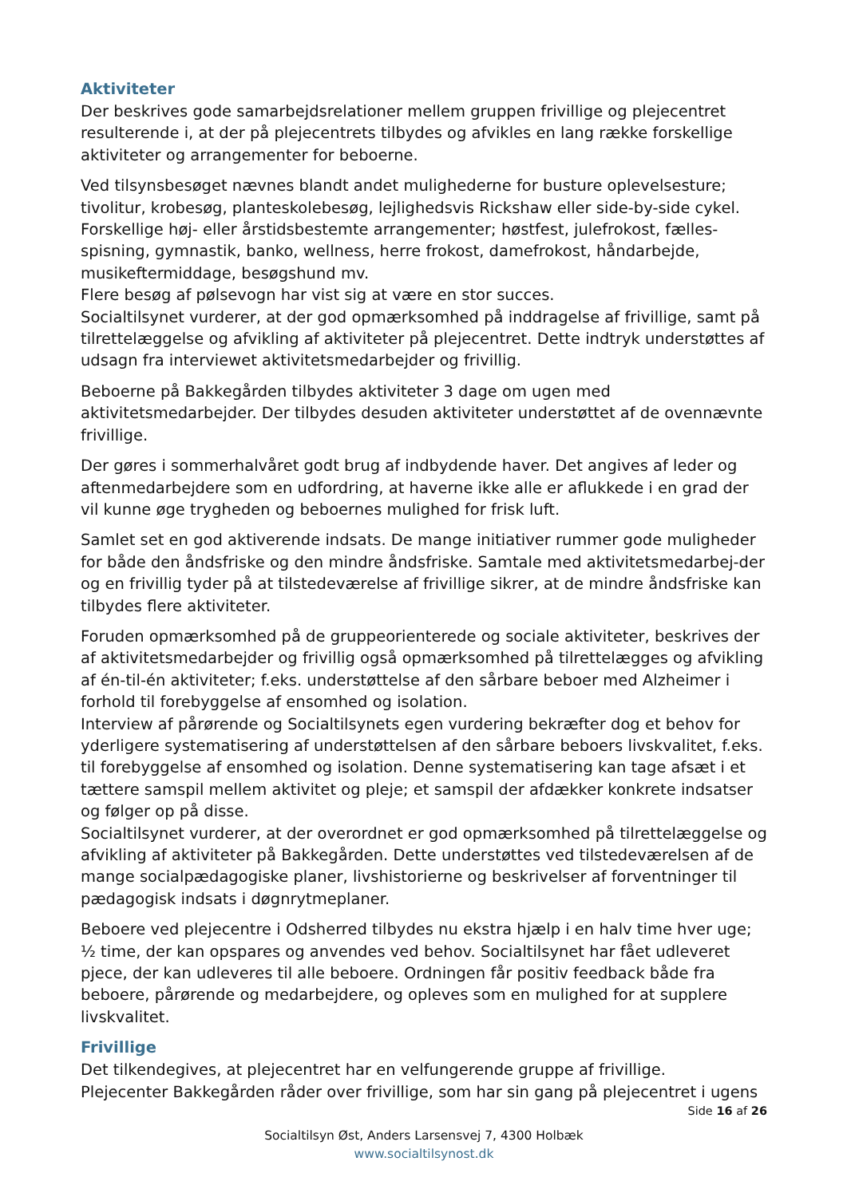Aktiviteter
Der beskrives gode samarbejdsrelationer mellem gruppen frivillige og plejecentret resulterende i, at der på plejecentrets tilbydes og afvikles en lang række forskellige aktiviteter og arrangementer for beboerne.
Ved tilsynsbesøget nævnes blandt andet mulighederne for busture oplevelsesture; tivolitur, krobesøg, planteskolebesøg, lejlighedsvis Rickshaw eller side-by-side cykel. Forskellige høj- eller årstidsbestemte arrangementer; høstfest, julefrokost, fælles-spisning, gymnastik, banko, wellness, herre frokost, damefrokost, håndarbejde, musikeftermiddage, besøgshund mv.
Flere besøg af pølsevogn har vist sig at være en stor succes.
Socialtilsynet vurderer, at der god opmærksomhed på inddragelse af frivillige, samt på tilrettelæggelse og afvikling af aktiviteter på plejecentret. Dette indtryk understøttes af udsagn fra interviewet aktivitetsmedarbejder og frivillig.
Beboerne på Bakkegården tilbydes aktiviteter 3 dage om ugen med aktivitetsmedarbejder. Der tilbydes desuden aktiviteter understøttet af de ovennævnte frivillige.
Der gøres i sommerhalvåret godt brug af indbydende haver. Det angives af leder og aftenmedarbejdere som en udfordring, at haverne ikke alle er aflukkede i en grad der vil kunne øge trygheden og beboernes mulighed for frisk luft.
Samlet set en god aktiverende indsats. De mange initiativer rummer gode muligheder for både den åndsfriske og den mindre åndsfriske. Samtale med aktivitetsmedarbej-der og en frivillig tyder på at tilstedeværelse af frivillige sikrer, at de mindre åndsfriske kan tilbydes flere aktiviteter.
Foruden opmærksomhed på de gruppeorienterede og sociale aktiviteter, beskrives der af aktivitetsmedarbejder og frivillig også opmærksomhed på tilrettelægges og afvikling af én-til-én aktiviteter; f.eks. understøttelse af den sårbare beboer med Alzheimer i forhold til forebyggelse af ensomhed og isolation.
Interview af pårørende og Socialtilsynets egen vurdering bekræfter dog et behov for yderligere systematisering af understøttelsen af den sårbare beboers livskvalitet, f.eks. til forebyggelse af ensomhed og isolation. Denne systematisering kan tage afsæt i et tættere samspil mellem aktivitet og pleje; et samspil der afdækker konkrete indsatser og følger op på disse.
Socialtilsynet vurderer, at der overordnet er god opmærksomhed på tilrettelæggelse og afvikling af aktiviteter på Bakkegården. Dette understøttes ved tilstedeværelsen af de mange socialpædagogiske planer, livshistorierne og beskrivelser af forventninger til pædagogisk indsats i døgnrytmeplaner.
Beboere ved plejecentre i Odsherred tilbydes nu ekstra hjælp i en halv time hver uge; ½ time, der kan opspares og anvendes ved behov. Socialtilsynet har fået udleveret pjece, der kan udleveres til alle beboere. Ordningen får positiv feedback både fra beboere, pårørende og medarbejdere, og opleves som en mulighed for at supplere livskvalitet.
Frivillige
Det tilkendegives, at plejecentret har en velfungerende gruppe af frivillige.
Plejecenter Bakkegården råder over frivillige, som har sin gang på plejecentret i ugens
Side 16 af 26
Socialtilsyn Øst, Anders Larsensvej 7, 4300 Holbæk
www.socialtilsynost.dk